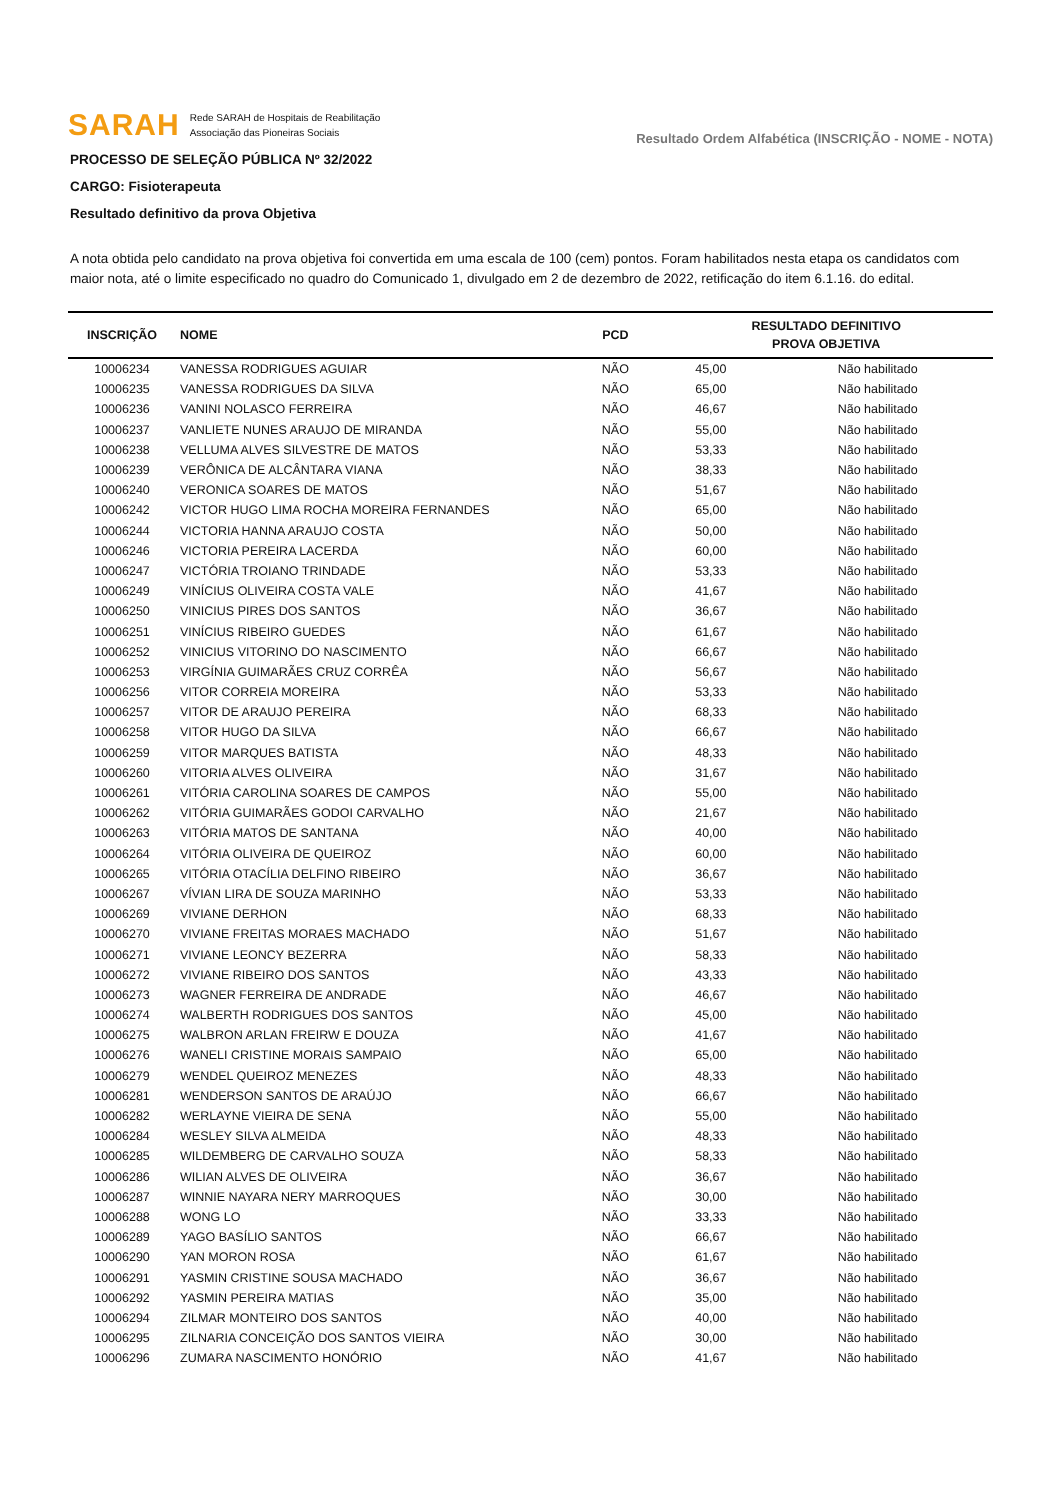SARAH
Rede SARAH de Hospitais de Reabilitação
Associação das Pioneiras Sociais
Resultado Ordem Alfabética (INSCRIÇÃO - NOME - NOTA)
PROCESSO DE SELEÇÃO PÚBLICA Nº 32/2022
CARGO: Fisioterapeuta
Resultado definitivo da prova Objetiva
A nota obtida pelo candidato na prova objetiva foi convertida em uma escala de 100 (cem) pontos. Foram habilitados nesta etapa os candidatos com maior nota, até o limite especificado no quadro do Comunicado 1, divulgado em 2 de dezembro de 2022, retificação do item 6.1.16. do edital.
| INSCRIÇÃO | NOME | PCD | RESULTADO DEFINITIVO PROVA OBJETIVA | |
| --- | --- | --- | --- | --- |
| 10006234 | VANESSA RODRIGUES AGUIAR | NÃO | 45,00 | Não habilitado |
| 10006235 | VANESSA RODRIGUES DA SILVA | NÃO | 65,00 | Não habilitado |
| 10006236 | VANINI NOLASCO FERREIRA | NÃO | 46,67 | Não habilitado |
| 10006237 | VANLIETE NUNES ARAUJO DE MIRANDA | NÃO | 55,00 | Não habilitado |
| 10006238 | VELLUMA ALVES SILVESTRE DE MATOS | NÃO | 53,33 | Não habilitado |
| 10006239 | VERÔNICA DE ALCÂNTARA VIANA | NÃO | 38,33 | Não habilitado |
| 10006240 | VERONICA SOARES DE MATOS | NÃO | 51,67 | Não habilitado |
| 10006242 | VICTOR HUGO LIMA ROCHA MOREIRA FERNANDES | NÃO | 65,00 | Não habilitado |
| 10006244 | VICTORIA HANNA ARAUJO COSTA | NÃO | 50,00 | Não habilitado |
| 10006246 | VICTORIA PEREIRA LACERDA | NÃO | 60,00 | Não habilitado |
| 10006247 | VICTÓRIA TROIANO TRINDADE | NÃO | 53,33 | Não habilitado |
| 10006249 | VINÍCIUS OLIVEIRA COSTA VALE | NÃO | 41,67 | Não habilitado |
| 10006250 | VINICIUS PIRES DOS SANTOS | NÃO | 36,67 | Não habilitado |
| 10006251 | VINÍCIUS RIBEIRO GUEDES | NÃO | 61,67 | Não habilitado |
| 10006252 | VINICIUS VITORINO DO NASCIMENTO | NÃO | 66,67 | Não habilitado |
| 10006253 | VIRGÍNIA GUIMARÃES CRUZ CORRÊA | NÃO | 56,67 | Não habilitado |
| 10006256 | VITOR CORREIA MOREIRA | NÃO | 53,33 | Não habilitado |
| 10006257 | VITOR DE ARAUJO PEREIRA | NÃO | 68,33 | Não habilitado |
| 10006258 | VITOR HUGO DA SILVA | NÃO | 66,67 | Não habilitado |
| 10006259 | VITOR MARQUES BATISTA | NÃO | 48,33 | Não habilitado |
| 10006260 | VITORIA ALVES OLIVEIRA | NÃO | 31,67 | Não habilitado |
| 10006261 | VITÓRIA CAROLINA SOARES DE CAMPOS | NÃO | 55,00 | Não habilitado |
| 10006262 | VITÓRIA GUIMARÃES GODOI CARVALHO | NÃO | 21,67 | Não habilitado |
| 10006263 | VITÓRIA MATOS DE SANTANA | NÃO | 40,00 | Não habilitado |
| 10006264 | VITÓRIA OLIVEIRA DE QUEIROZ | NÃO | 60,00 | Não habilitado |
| 10006265 | VITÓRIA OTACÍLIA DELFINO RIBEIRO | NÃO | 36,67 | Não habilitado |
| 10006267 | VÍVIAN LIRA DE SOUZA MARINHO | NÃO | 53,33 | Não habilitado |
| 10006269 | VIVIANE DERHON | NÃO | 68,33 | Não habilitado |
| 10006270 | VIVIANE FREITAS MORAES MACHADO | NÃO | 51,67 | Não habilitado |
| 10006271 | VIVIANE LEONCY BEZERRA | NÃO | 58,33 | Não habilitado |
| 10006272 | VIVIANE RIBEIRO DOS SANTOS | NÃO | 43,33 | Não habilitado |
| 10006273 | WAGNER FERREIRA DE ANDRADE | NÃO | 46,67 | Não habilitado |
| 10006274 | WALBERTH RODRIGUES DOS SANTOS | NÃO | 45,00 | Não habilitado |
| 10006275 | WALBRON ARLAN FREIRW E DOUZA | NÃO | 41,67 | Não habilitado |
| 10006276 | WANELI CRISTINE MORAIS SAMPAIO | NÃO | 65,00 | Não habilitado |
| 10006279 | WENDEL QUEIROZ MENEZES | NÃO | 48,33 | Não habilitado |
| 10006281 | WENDERSON SANTOS DE ARAÚJO | NÃO | 66,67 | Não habilitado |
| 10006282 | WERLAYNE VIEIRA DE SENA | NÃO | 55,00 | Não habilitado |
| 10006284 | WESLEY SILVA ALMEIDA | NÃO | 48,33 | Não habilitado |
| 10006285 | WILDEMBERG DE CARVALHO SOUZA | NÃO | 58,33 | Não habilitado |
| 10006286 | WILIAN ALVES DE OLIVEIRA | NÃO | 36,67 | Não habilitado |
| 10006287 | WINNIE NAYARA NERY MARROQUES | NÃO | 30,00 | Não habilitado |
| 10006288 | WONG LO | NÃO | 33,33 | Não habilitado |
| 10006289 | YAGO BASÍLIO SANTOS | NÃO | 66,67 | Não habilitado |
| 10006290 | YAN MORON ROSA | NÃO | 61,67 | Não habilitado |
| 10006291 | YASMIN CRISTINE SOUSA MACHADO | NÃO | 36,67 | Não habilitado |
| 10006292 | YASMIN PEREIRA MATIAS | NÃO | 35,00 | Não habilitado |
| 10006294 | ZILMAR MONTEIRO DOS SANTOS | NÃO | 40,00 | Não habilitado |
| 10006295 | ZILNARIA CONCEIÇÃO DOS SANTOS VIEIRA | NÃO | 30,00 | Não habilitado |
| 10006296 | ZUMARA NASCIMENTO HONÓRIO | NÃO | 41,67 | Não habilitado |